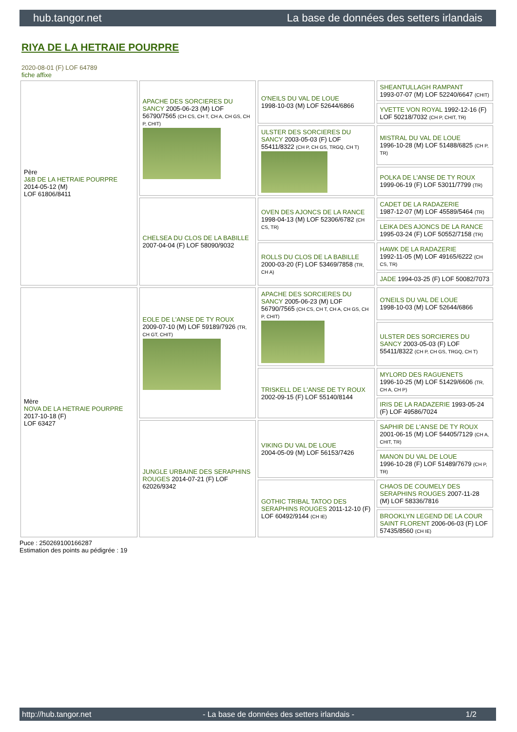hub.tangor.net La base de données des setters irlandais
RIYA DE LA HETRAIE POURPRE
2020-08-01 (F) LOF 64789
fiche affixe
| Père J&B DE LA HETRAIE POURPRE 2014-05-12 (M) LOF 61806/8411 | APACHE DES SORCIERES DU SANCY 2005-06-23 (M) LOF 56790/7565 (CH CS, CH T, CH A, CH GS, CH P, CHIT) | O'NEILS DU VAL DE LOUE 1998-10-03 (M) LOF 52644/6866 | SHEANTULLAGH RAMPANT 1993-07-07 (M) LOF 52240/6647 (CHIT) |
| | | | YVETTE VON ROYAL 1992-12-16 (F) LOF 50218/7032 (CH P, CHIT, TR) |
| | | ULSTER DES SORCIERES DU SANCY 2003-05-03 (F) LOF 55411/8322 (CH P, CH GS, TRGQ, CH T) | MISTRAL DU VAL DE LOUE 1996-10-28 (M) LOF 51488/6825 (CH P, TR) |
| | | | POLKA DE L'ANSE DE TY ROUX 1999-06-19 (F) LOF 53011/7799 (TR) |
| | CHELSEA DU CLOS DE LA BABILLE 2007-04-04 (F) LOF 58090/9032 | OVEN DES AJONCS DE LA RANCE 1998-04-13 (M) LOF 52306/6782 (CH CS, TR) | CADET DE LA RADAZERIE 1987-12-07 (M) LOF 45589/5464 (TR) |
| | | | LEIKA DES AJONCS DE LA RANCE 1995-03-24 (F) LOF 50552/7158 (TR) |
| | | ROLLS DU CLOS DE LA BABILLE 2000-03-20 (F) LOF 53469/7858 (TR, CH A) | HAWK DE LA RADAZERIE 1992-11-05 (M) LOF 49165/6222 (CH CS, TR) |
| | | | JADE 1994-03-25 (F) LOF 50082/7073 |
| Mère NOVA DE LA HETRAIE POURPRE 2017-10-18 (F) LOF 63427 | EOLE DE L'ANSE DE TY ROUX 2009-07-10 (M) LOF 59189/7926 (TR, CH GT, CHIT) | APACHE DES SORCIERES DU SANCY 2005-06-23 (M) LOF 56790/7565 (CH CS, CH T, CH A, CH GS, CH P, CHIT) | O'NEILS DU VAL DE LOUE 1998-10-03 (M) LOF 52644/6866 |
| | | | ULSTER DES SORCIERES DU SANCY 2003-05-03 (F) LOF 55411/8322 (CH P, CH GS, TRGQ, CH T) |
| | | TRISKELL DE L'ANSE DE TY ROUX 2002-09-15 (F) LOF 55140/8144 | MYLORD DES RAGUENETS 1996-10-25 (M) LOF 51429/6606 (TR, CH A, CH P) |
| | | | IRIS DE LA RADAZERIE 1993-05-24 (F) LOF 49586/7024 |
| | JUNGLE URBAINE DES SERAPHINS ROUGES 2014-07-21 (F) LOF 62026/9342 | VIKING DU VAL DE LOUE 2004-05-09 (M) LOF 56153/7426 | SAPHIR DE L'ANSE DE TY ROUX 2001-06-15 (M) LOF 54405/7129 (CH A, CHIT, TR) |
| | | | MANON DU VAL DE LOUE 1996-10-28 (F) LOF 51489/7679 (CH P, TR) |
| | | GOTHIC TRIBAL TATOO DES SERAPHINS ROUGES 2011-12-10 (F) LOF 60492/9144 (CH IE) | CHAOS DE COUMELY DES SERAPHINS ROUGES 2007-11-28 (M) LOF 58336/7816 |
| | | | BROOKLYN LEGEND DE LA COUR SAINT FLORENT 2006-06-03 (F) LOF 57435/8560 (CH IE) |
Puce : 250269100166287
Estimation des points au pédigrée : 19
http://hub.tangor.net - La base de données des setters irlandais - 1/2